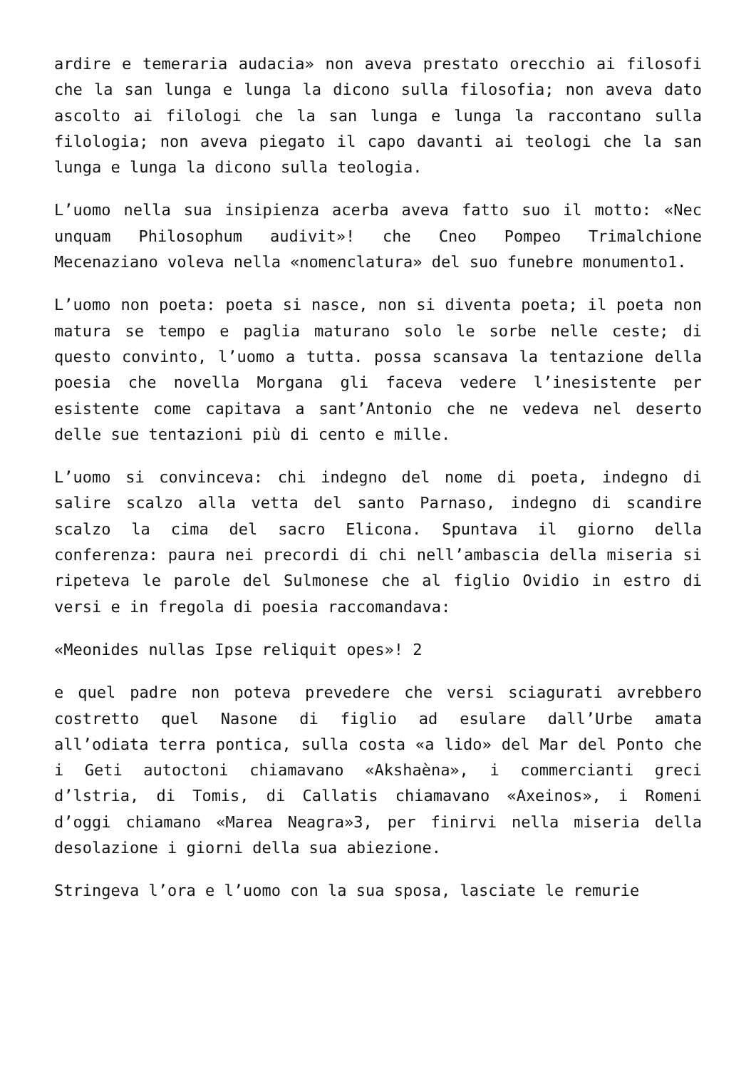ardire e temeraria audacia» non aveva prestato orecchio ai filosofi che la san lunga e lunga la dicono sulla filosofia; non aveva dato ascolto ai filologi che la san lunga e lunga la raccontano sulla filologia; non aveva piegato il capo davanti ai teologi che la san lunga e lunga la dicono sulla teologia.
L’uomo nella sua insipienza acerba aveva fatto suo il motto: «Nec unquam Philosophum audivit»! che Cneo Pompeo Trimalchione Mecenaziano voleva nella «nomenclatura» del suo funebre monumento1.
L’uomo non poeta: poeta si nasce, non si diventa poeta; il poeta non matura se tempo e paglia maturano solo le sorbe nelle ceste; di questo convinto, l’uomo a tutta. possa scansava la tentazione della poesia che novella Morgana gli faceva vedere l’inesistente per esistente come capitava a sant’Antonio che ne vedeva nel deserto delle sue tentazioni più di cento e mille.
L’uomo si convinceva: chi indegno del nome di poeta, indegno di salire scalzo alla vetta del santo Parnaso, indegno di scandire scalzo la cima del sacro Elicona. Spuntava il giorno della conferenza: paura nei precordi di chi nell’ambascia della miseria si ripeteva le parole del Sulmonese che al figlio Ovidio in estro di versi e in fregola di poesia raccomandava:
«Meonides nullas Ipse reliquit opes»! 2
e quel padre non poteva prevedere che versi sciagurati avrebbero costretto quel Nasone di figlio ad esulare dall’Urbe amata all’odiata terra pontica, sulla costa «a lido» del Mar del Ponto che i Geti autoctoni chiamavano «Akshaèna», i commercianti greci d’lstria, di Tomis, di Callatis chiamavano «Axeinos», i Romeni d’oggi chiamano «Marea Neagra»3, per finirvi nella miseria della desolazione i giorni della sua abiezione.
Stringeva l’ora e l’uomo con la sua sposa, lasciate le remurie